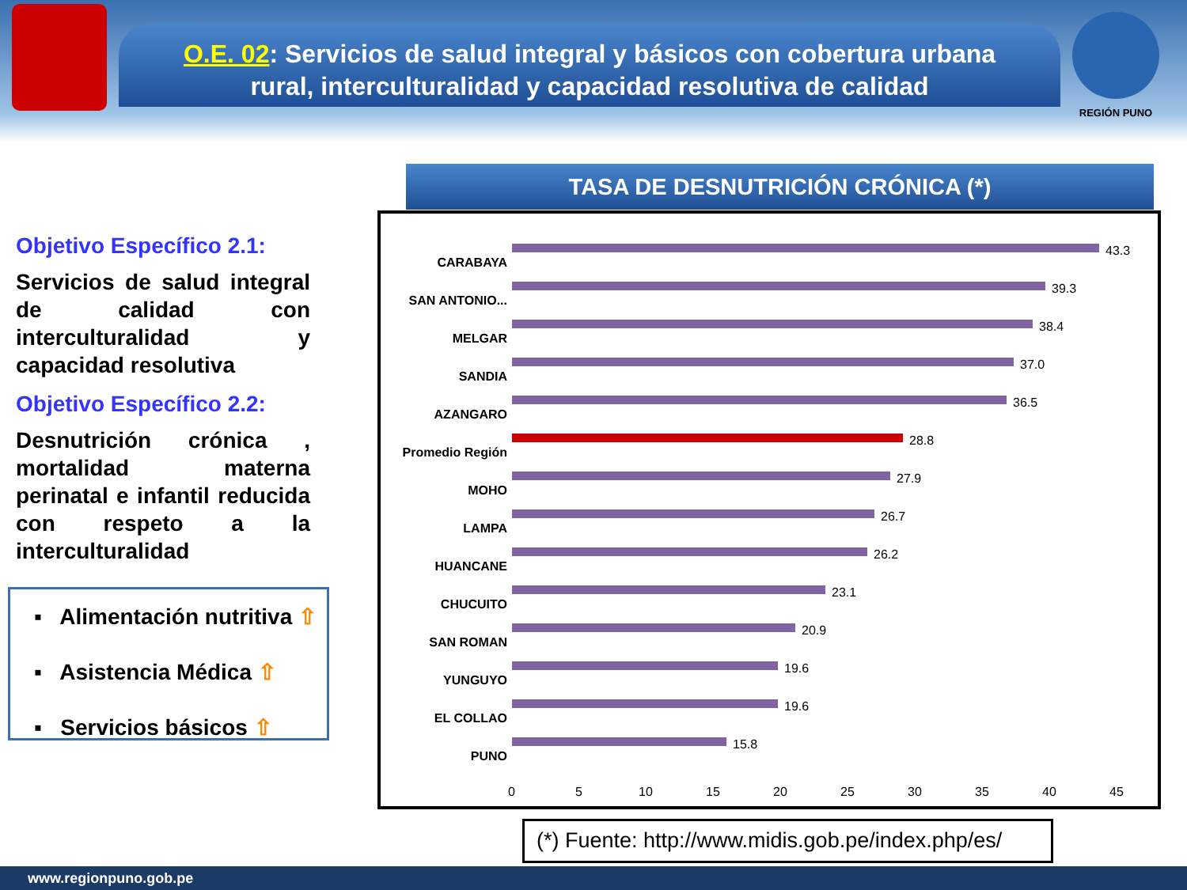O.E. 02: Servicios de salud integral y básicos con cobertura urbana
rural, interculturalidad y capacidad resolutiva de calidad
REGIÓN PUNO
Objetivo Específico 2.1:
Servicios de salud integral de calidad con interculturalidad y capacidad resolutiva
Objetivo Específico 2.2:
Desnutrición crónica , mortalidad materna perinatal e infantil reducida con respeto a la interculturalidad
▪ Alimentación nutritiva ⇧
▪ Asistencia Médica ⇧
▪ Servicios básicos ⇧
TASA DE DESNUTRICIÓN CRÓNICA (*)
CARABAYA
43.3
SAN ANTONIO...
39.3
MELGAR
38.4
SANDIA
37.0
AZANGARO
36.5
Promedio Región
28.8
MOHO
27.9
LAMPA
26.7
HUANCANE
26.2
CHUCUITO
23.1
SAN ROMAN
20.9
YUNGUYO
19.6
EL COLLAO
19.6
PUNO
15.8
0 5 10 15 20 25 30 35 40 45
(*) Fuente: http://www.midis.gob.pe/index.php/es/
www.regionpuno.gob.pe